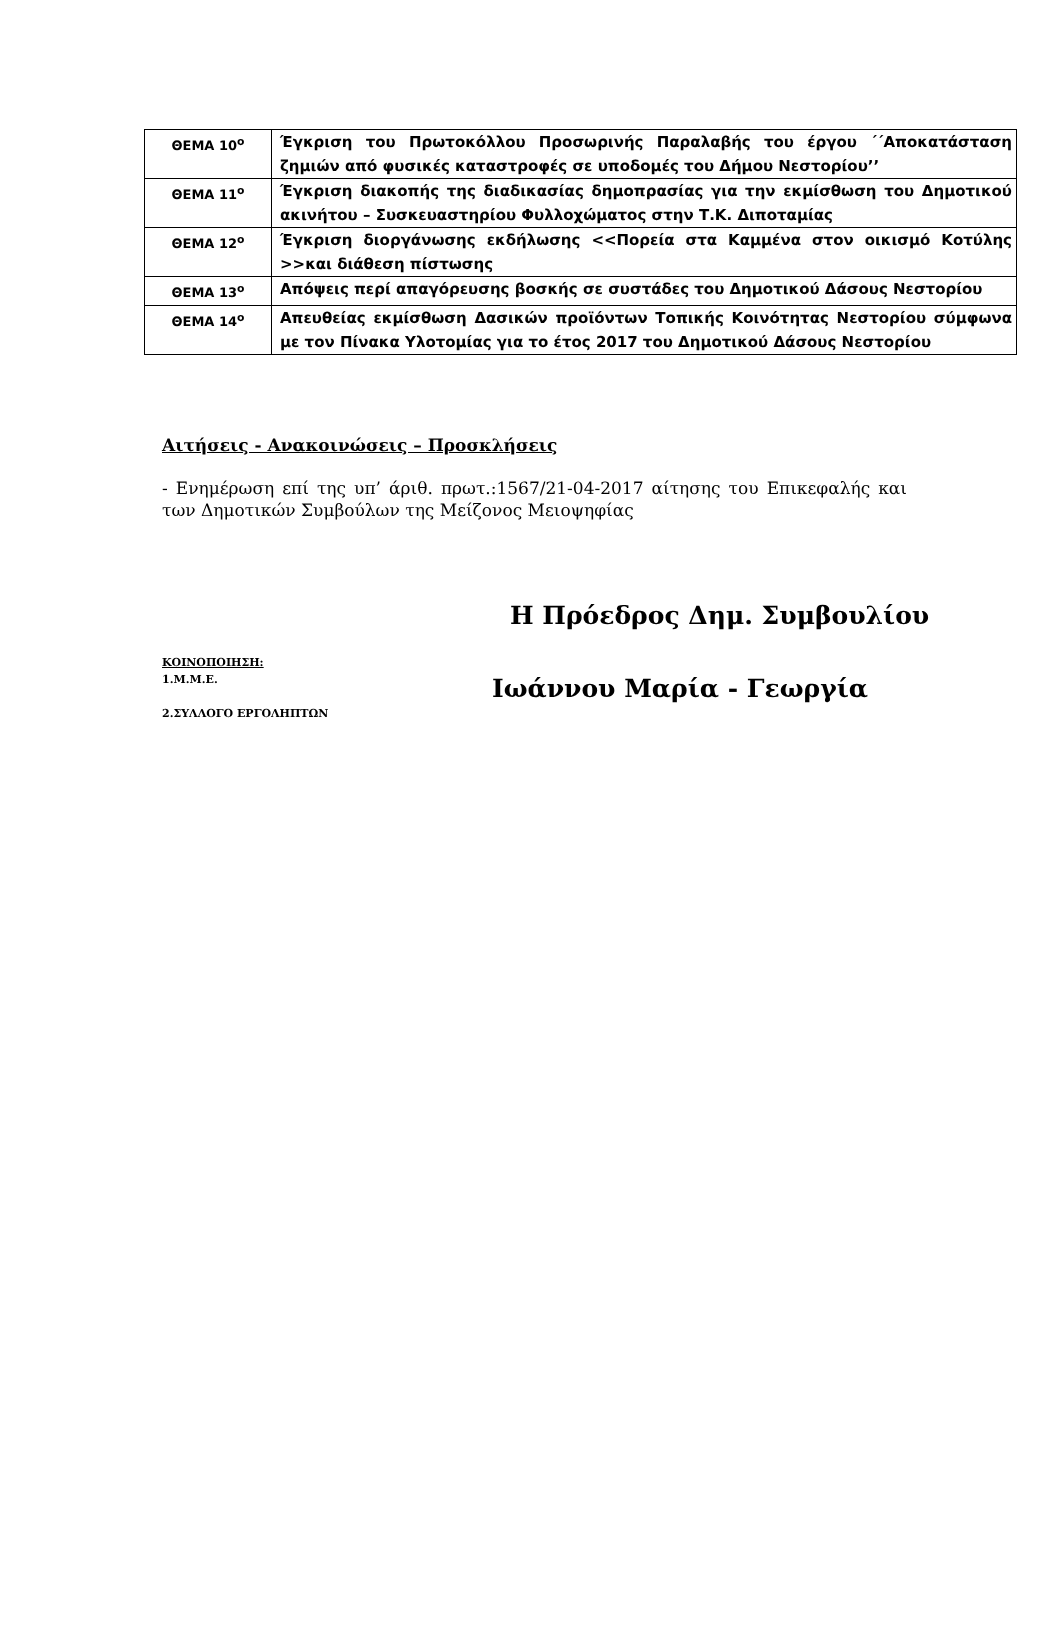| ΘΕΜΑ 10<sup>ο</sup> | Έγκριση του Πρωτοκόλλου Προσωρινής Παραλαβής του έργου ΄΄Αποκατάσταση ζημιών από φυσικές καταστροφές σε υποδομές του Δήμου Νεστορίου’’ |
| ΘΕΜΑ 11<sup>ο</sup> | Έγκριση διακοπής της διαδικασίας δημοπρασίας για την εκμίσθωση του Δημοτικού ακινήτου – Συσκευαστηρίου Φυλλοχώματος στην Τ.Κ. Διποταμίας |
| ΘΕΜΑ 12<sup>ο</sup> | Έγκριση διοργάνωσης εκδήλωσης <<Πορεία στα Καμμένα στον οικισμό Κοτύλης >>και διάθεση πίστωσης |
| ΘΕΜΑ 13<sup>ο</sup> | Απόψεις περί απαγόρευσης βοσκής σε συστάδες του Δημοτικού Δάσους Νεστορίου |
| ΘΕΜΑ 14<sup>ο</sup> | Απευθείας εκμίσθωση Δασικών προϊόντων Τοπικής Κοινότητας Νεστορίου σύμφωνα με τον Πίνακα Υλοτομίας για το έτος 2017 του Δημοτικού Δάσους Νεστορίου |
Αιτήσεις - Ανακοινώσεις – Προσκλήσεις
- Ενημέρωση επί της υπ’ άριθ. πρωτ.:1567/21-04-2017 αίτησης του Επικεφαλής και των Δημοτικών Συμβούλων της Μείζονος Μειοψηφίας
Η Πρόεδρος Δημ. Συμβουλίου
ΚΟΙΝΟΠΟΙΗΣΗ:
1.Μ.Μ.Ε.
2.ΣΥΛΛΟΓΟ ΕΡΓΟΛΗΠΤΩΝ
Ιωάννου Μαρία - Γεωργία